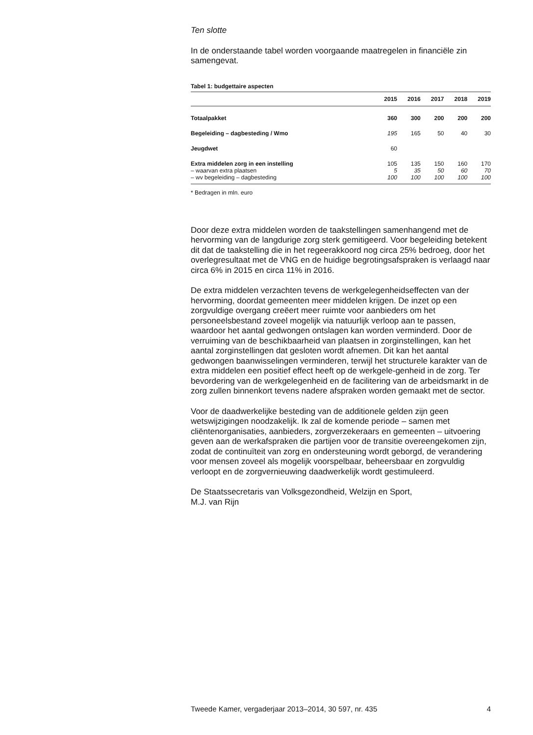Ten slotte
In de onderstaande tabel worden voorgaande maatregelen in financiële zin samengevat.
Tabel 1: budgettaire aspecten
| | 2015 | 2016 | 2017 | 2018 | 2019 |
| --- | --- | --- | --- | --- | --- |
| Totaalpakket | 360 | 300 | 200 | 200 | 200 |
| Begeleiding – dagbesteding / Wmo | 195 | 165 | 50 | 40 | 30 |
| Jeugdwet | 60 | | | | |
| Extra middelen zorg in een instelling | 105 | 135 | 150 | 160 | 170 |
| – waarvan extra plaatsen | 5 | 35 | 50 | 60 | 70 |
| – wv begeleiding – dagbesteding | 100 | 100 | 100 | 100 | 100 |
* Bedragen in mln. euro
Door deze extra middelen worden de taakstellingen samenhangend met de hervorming van de langdurige zorg sterk gemitigeerd. Voor begeleiding betekent dit dat de taakstelling die in het regeerakkoord nog circa 25% bedroeg, door het overlegresultaat met de VNG en de huidige begrotingsafspraken is verlaagd naar circa 6% in 2015 en circa 11% in 2016.
De extra middelen verzachten tevens de werkgelegenheidseffecten van der hervorming, doordat gemeenten meer middelen krijgen. De inzet op een zorgvuldige overgang creëert meer ruimte voor aanbieders om het personeelsbestand zoveel mogelijk via natuurlijk verloop aan te passen, waardoor het aantal gedwongen ontslagen kan worden verminderd. Door de verruiming van de beschikbaarheid van plaatsen in zorginstellingen, kan het aantal zorginstellingen dat gesloten wordt afnemen. Dit kan het aantal gedwongen baanwisselingen verminderen, terwijl het structurele karakter van de extra middelen een positief effect heeft op de werkgele-genheid in de zorg. Ter bevordering van de werkgelegenheid en de facilitering van de arbeidsmarkt in de zorg zullen binnenkort tevens nadere afspraken worden gemaakt met de sector.
Voor de daadwerkelijke besteding van de additionele gelden zijn geen wetswijzigingen noodzakelijk. Ik zal de komende periode – samen met cliëntenorganisaties, aanbieders, zorgverzekeraars en gemeenten – uitvoering geven aan de werkafspraken die partijen voor de transitie overeengekomen zijn, zodat de continuïteit van zorg en ondersteuning wordt geborgd, de verandering voor mensen zoveel als mogelijk voorspelbaar, beheersbaar en zorgvuldig verloopt en de zorgvernieuwing daadwerkelijk wordt gestimuleerd.
De Staatssecretaris van Volksgezondheid, Welzijn en Sport,
M.J. van Rijn
Tweede Kamer, vergaderjaar 2013–2014, 30 597, nr. 435 4